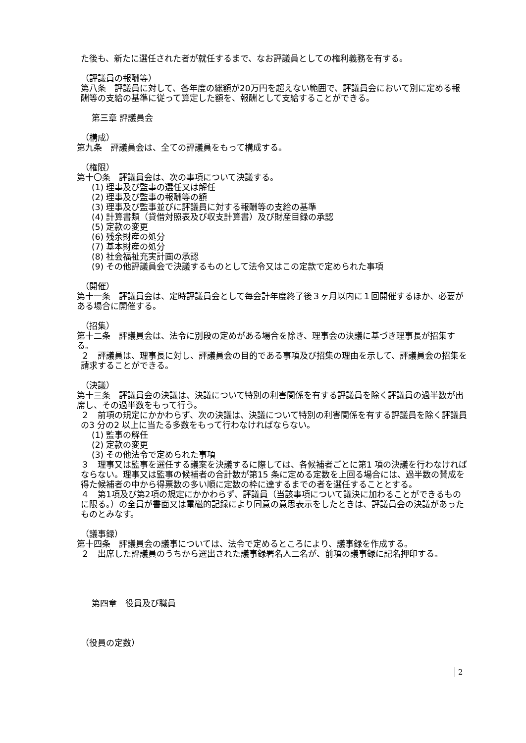た後も、新たに選任された者が就任するまで、なお評議員としての権利義務を有する。
（評議員の報酬等）
第八条　評議員に対して、各年度の総額が20万円を超えない範囲で、評議員会において別に定める報酬等の支給の基準に従って算定した額を、報酬として支給することができる。
第三章 評議員会
（構成）
第九条　評議員会は、全ての評議員をもって構成する。
（権限）
第十〇条　評議員会は、次の事項について決議する。
(1) 理事及び監事の選任又は解任
(2) 理事及び監事の報酬等の額
(3) 理事及び監事並びに評議員に対する報酬等の支給の基準
(4) 計算書類（貸借対照表及び収支計算書）及び財産目録の承認
(5) 定款の変更
(6) 残余財産の処分
(7) 基本財産の処分
(8) 社会福祉充実計画の承認
(9) その他評議員会で決議するものとして法令又はこの定款で定められた事項
（開催）
第十一条　評議員会は、定時評議員会として毎会計年度終了後３ヶ月以内に１回開催するほか、必要がある場合に開催する。
（招集）
第十二条　評議員会は、法令に別段の定めがある場合を除き、理事会の決議に基づき理事長が招集する。
２　評議員は、理事長に対し、評議員会の目的である事項及び招集の理由を示して、評議員会の招集を請求することができる。
（決議）
第十三条　評議員会の決議は、決議について特別の利害関係を有する評議員を除く評議員の過半数が出席し、その過半数をもって行う。
２　前項の規定にかかわらず、次の決議は、決議について特別の利害関係を有する評議員を除く評議員の3 分の2 以上に当たる多数をもって行わなければならない。
(1) 監事の解任
(2) 定款の変更
(3) その他法令で定められた事項
３　理事又は監事を選任する議案を決議するに際しては、各候補者ごとに第1 項の決議を行わなければならない。理事又は監事の候補者の合計数が第15 条に定める定数を上回る場合には、過半数の賛成を得た候補者の中から得票数の多い順に定数の枠に達するまでの者を選任することとする。
４　第1項及び第2項の規定にかかわらず、評議員（当該事項について議決に加わることができるものに限る。）の全員が書面又は電磁的記録により同意の意思表示をしたときは、評議員会の決議があったものとみなす。
（議事録）
第十四条　評議員会の議事については、法令で定めるところにより、議事録を作成する。
２　出席した評議員のうちから選出された議事録署名人二名が、前項の議事録に記名押印する。
第四章　役員及び職員
（役員の定数）
2